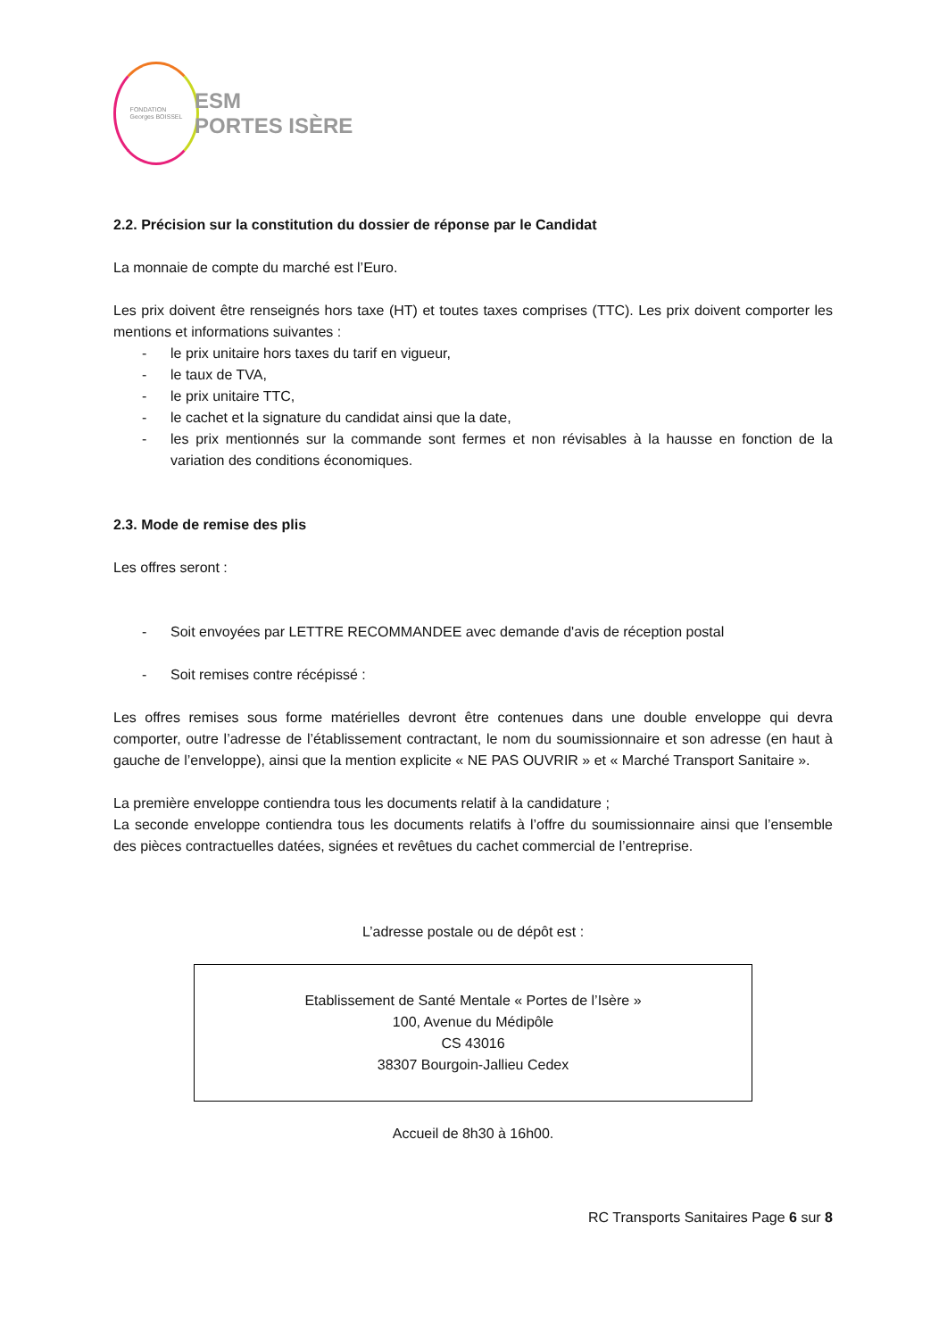FONDATION
Georges BOISSEL
ESM
PORTES ISÈRE
2.2. Précision sur la constitution du dossier de réponse par le Candidat
La monnaie de compte du marché est l’Euro.
Les prix doivent être renseignés hors taxe (HT) et toutes taxes comprises (TTC). Les prix doivent comporter les mentions et informations suivantes :
- le prix unitaire hors taxes du tarif en vigueur,
- le taux de TVA,
- le prix unitaire TTC,
- le cachet et la signature du candidat ainsi que la date,
- les prix mentionnés sur la commande sont fermes et non révisables à la hausse en fonction de la variation des conditions économiques.
2.3. Mode de remise des plis
Les offres seront :
- Soit envoyées par LETTRE RECOMMANDEE avec demande d'avis de réception postal
- Soit remises contre récépissé :
Les offres remises sous forme matérielles devront être contenues dans une double enveloppe qui devra comporter, outre l’adresse de l’établissement contractant, le nom du soumissionnaire et son adresse (en haut à gauche de l’enveloppe), ainsi que la mention explicite « NE PAS OUVRIR » et « Marché Transport Sanitaire ».
La première enveloppe contiendra tous les documents relatif à la candidature ;
La seconde enveloppe contiendra tous les documents relatifs à l’offre du soumissionnaire ainsi que l’ensemble des pièces contractuelles datées, signées et revêtues du cachet commercial de l’entreprise.
L’adresse postale ou de dépôt est :
Etablissement de Santé Mentale « Portes de l’Isère »
100, Avenue du Médipôle
CS 43016
38307 Bourgoin-Jallieu Cedex
Accueil de 8h30 à 16h00.
RC Transports Sanitaires Page 6 sur 8